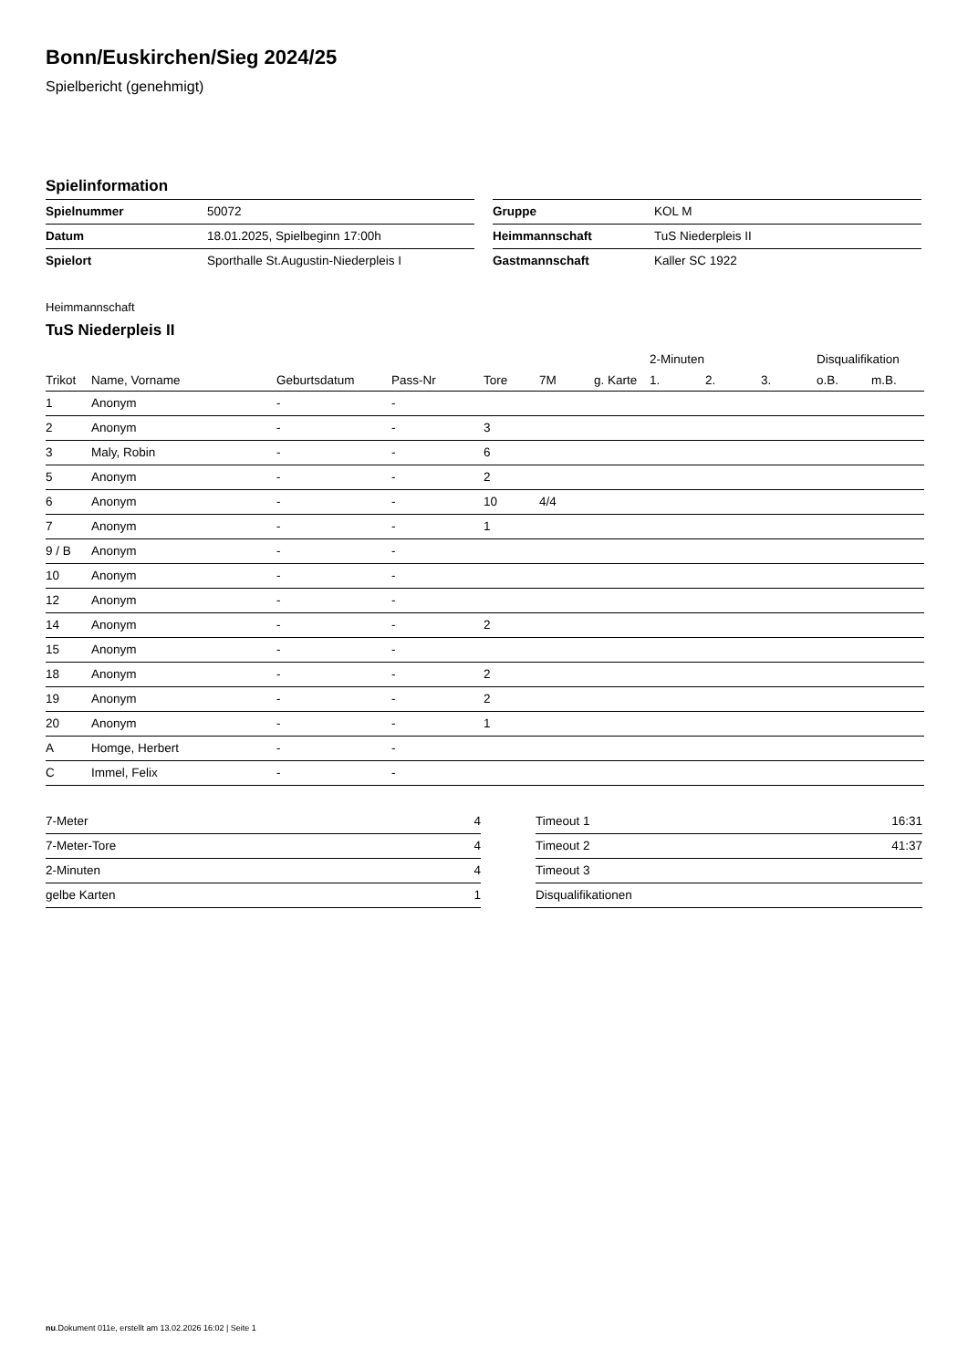Bonn/Euskirchen/Sieg 2024/25
Spielbericht (genehmigt)
Spielinformation
| Spielnummer | 50072 |
| Datum | 18.01.2025, Spielbeginn 17:00h |
| Spielort | Sporthalle St.Augustin-Niederpleis I |
| Gruppe | KOL M |
| Heimmannschaft | TuS Niederpleis II |
| Gastmannschaft | Kaller SC 1922 |
Heimmannschaft
TuS Niederpleis II
| | | | | | | | 2-Minuten | | | Disqualifikation | |
| --- | --- | --- | --- | --- | --- | --- | --- | --- | --- | --- | --- |
| Trikot | Name, Vorname | Geburtsdatum | Pass-Nr | Tore | 7M | g. Karte | 1. | 2. | 3. | o.B. | m.B. |
| 1 | Anonym | - | - | | | | | | | | |
| 2 | Anonym | - | - | 3 | | | | | | | |
| 3 | Maly, Robin | - | - | 6 | | | | | | | |
| 5 | Anonym | - | - | 2 | | | | | | | |
| 6 | Anonym | - | - | 10 | 4/4 | | | | | | |
| 7 | Anonym | - | - | 1 | | | | | | | |
| 9 / B | Anonym | - | - | | | | | | | | |
| 10 | Anonym | - | - | | | | | | | | |
| 12 | Anonym | - | - | | | | | | | | |
| 14 | Anonym | - | - | 2 | | | | | | | |
| 15 | Anonym | - | - | | | | | | | | |
| 18 | Anonym | - | - | 2 | | | | | | | |
| 19 | Anonym | - | - | 2 | | | | | | | |
| 20 | Anonym | - | - | 1 | | | | | | | |
| A | Homge, Herbert | - | - | | | | | | | | |
| C | Immel, Felix | - | - | | | | | | | | |
| 7-Meter | 4 |
| 7-Meter-Tore | 4 |
| 2-Minuten | 4 |
| gelbe Karten | 1 |
| Timeout 1 | 16:31 |
| Timeout 2 | 41:37 |
| Timeout 3 | |
| Disqualifikationen | |
nu.Dokument 011e, erstellt am 13.02.2026 16:02 | Seite 1